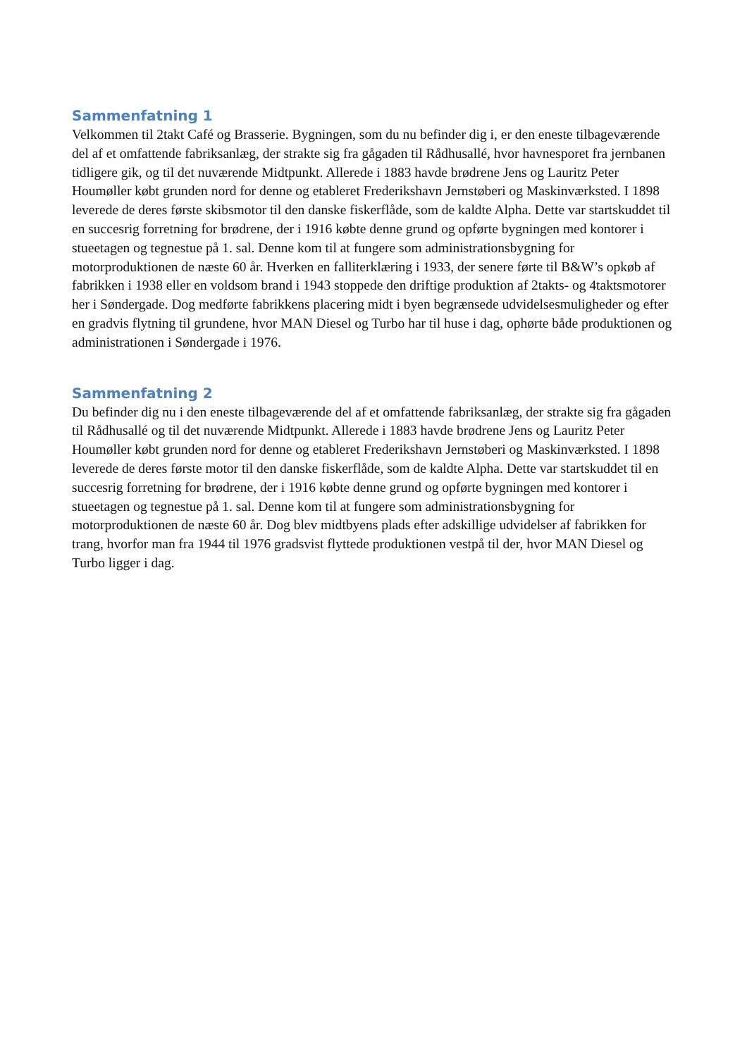Sammenfatning 1
Velkommen til 2takt Café og Brasserie. Bygningen, som du nu befinder dig i, er den eneste tilbage­værende del af et omfattende fabriksanlæg, der strakte sig fra gågaden til Rådhusallé, hvor hav­nesporet fra jernbanen tidligere gik, og til det nuværende Midtpunkt. Allerede i 1883 havde brødre­ne Jens og Lauritz Peter Houmøller købt grunden nord for denne og etableret Frederikshavn Jern­støberi og Maskinværksted. I 1898 leverede de deres første skibsmotor til den danske fiskerflåde, som de kaldte Alpha. Dette var startskuddet til en succesrig forretning for brødrene, der i 1916 køb­te denne grund og opførte bygningen med kontorer i stueetagen og tegnestue på 1. sal. Denne kom til at fungere som administrationsbygning for motorproduktionen de næste 60 år. Hverken en falli­terklæring i 1933, der senere førte til B&W’s opkøb af fabrikken i 1938 eller en voldsom brand i 1943 stoppede den driftige produktion af 2takts- og 4taktsmotorer her i Søndergade. Dog medførte fabrikkens placering midt i byen begrænsede udvidelsesmuligheder og efter en gradvis flytning til grundene, hvor MAN Diesel og Turbo har til huse i dag, ophørte både produktionen og administra­tionen i Søndergade i 1976.
Sammenfatning 2
Du befinder dig nu i den eneste tilbageværende del af et omfattende fabriksanlæg, der strakte sig fra gågaden til Rådhusallé og til det nuværende Midtpunkt. Allerede i 1883 havde brødrene Jens og Lauritz Peter Houmøller købt grunden nord for denne og etableret Frederikshavn Jernstøberi og Maskinværksted. I 1898 leverede de deres første motor til den danske fiskerflåde, som de kaldte Alpha. Dette var startskuddet til en succesrig forretning for brødrene, der i 1916 købte denne grund og opførte bygningen med kontorer i stueetagen og tegnestue på 1. sal. Denne kom til at fungere som administrationsbygning for motorproduktionen de næste 60 år. Dog blev midtbyens plads efter adskillige udvidelser af fabrikken for trang, hvorfor man fra 1944 til 1976 gradsvist flyttede produk­tionen vestpå til der, hvor MAN Diesel og Turbo ligger i dag.